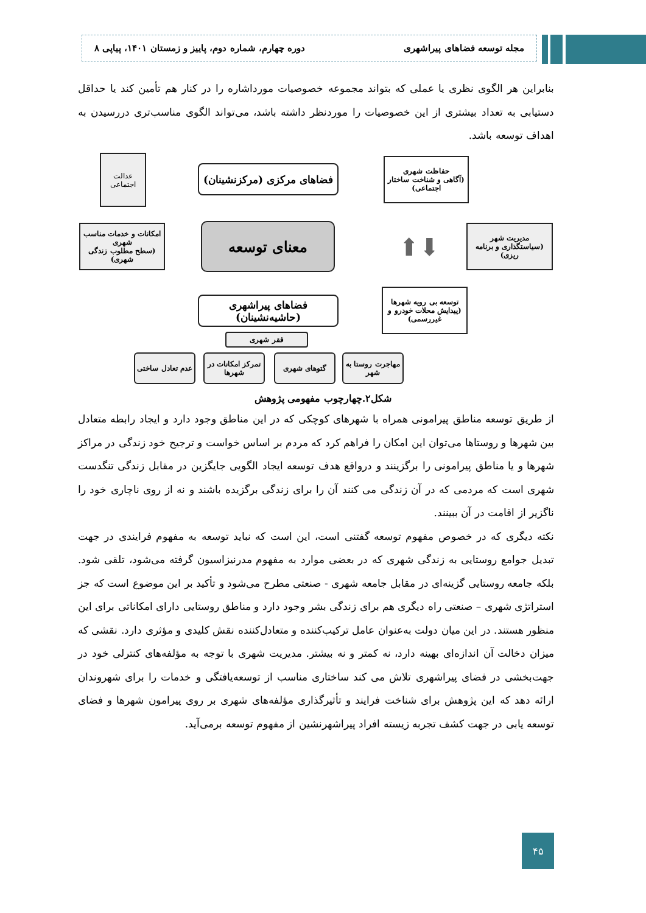مجله توسعه فضاهای پیراشهری دوره چهارم، شماره دوم، پاییز و زمستان ۱۴۰۱، پیاپی ۸
بنابراین هر الگوی نظری یا عملی که بتواند مجموعه خصوصیات مورداشاره را در کنار هم تأمین کند یا حداقل دستیابی به تعداد بیشتری از این خصوصیات را موردنظر داشته باشد، می‌تواند الگوی مناسب‌تری دررسیدن به اهداف توسعه باشد.
عدالت اجتماعی
فضاهای مرکزی (مرکزنشینان)
حفاظت شهری
(آگاهی و شناخت ساختار اجتماعی)
امکانات و خدمات مناسب شهری
(سطح مطلوب زندگی شهری)
معنای توسعه
⬆⬇
مدیریت شهر
(سیاستگذاری و برنامه ریزی)
فضاهای پیراشهری (حاشیه‌نشینان)
توسعه بی رویه شهرها
(پیدایش محلات خودرو و غیررسمی)
فقر شهری
عدم تعادل ساختی
تمرکز امکانات در شهرها
گتوهای شهری
مهاجرت روستا به شهر
شکل۲.چهارچوب مفهومی پژوهش
از طریق توسعه مناطق پیرامونی همراه با شهرهای کوچکی که در این مناطق وجود دارد و ایجاد رابطه متعادل بین شهرها و روستاها می‌توان این امکان را فراهم کرد که مردم بر اساس خواست و ترجیح خود زندگی در مراکز شهرها و یا مناطق پیرامونی را برگزینند و درواقع هدف توسعه ایجاد الگویی جایگزین در مقابل زندگی تنگدست شهری است که مردمی که در آن زندگی می کنند آن را برای زندگی برگزیده باشند و نه از روی ناچاری خود را ناگزیر از اقامت در آن ببینند.
نکته دیگری که در خصوص مفهوم توسعه گفتنی است، این است که نباید توسعه به مفهوم فرایندی در جهت تبدیل جوامع روستایی به زندگی شهری که در بعضی موارد به مفهوم مدرنیزاسیون گرفته می‌شود، تلقی شود. بلکه جامعه روستایی گزینه‌ای در مقابل جامعه شهری - صنعتی مطرح می‌شود و تأکید بر این موضوع است که جز استراتژی شهری – صنعتی راه دیگری هم برای زندگی بشر وجود دارد و مناطق روستایی دارای امکاناتی برای این منظور هستند. در این میان دولت به‌عنوان عامل ترکیب‌کننده و متعادل‌کننده نقش کلیدی و مؤثری دارد. نقشی که میزان دخالت آن اندازه‌ای بهینه دارد، نه کمتر و نه بیشتر. مدیریت شهری با توجه به مؤلفه‌های کنترلی خود در جهت‌بخشی در فضای پیراشهری تلاش می کند ساختاری مناسب از توسعه‌یافتگی و خدمات را برای شهروندان ارائه دهد که این پژوهش برای شناخت فرایند و تأثیرگذاری مؤلفه‌های شهری بر روی پیرامون شهرها و فضای توسعه یابی در جهت کشف تجربه زیسته افراد پیراشهرنشین از مفهوم توسعه برمی‌آید.
۴۵